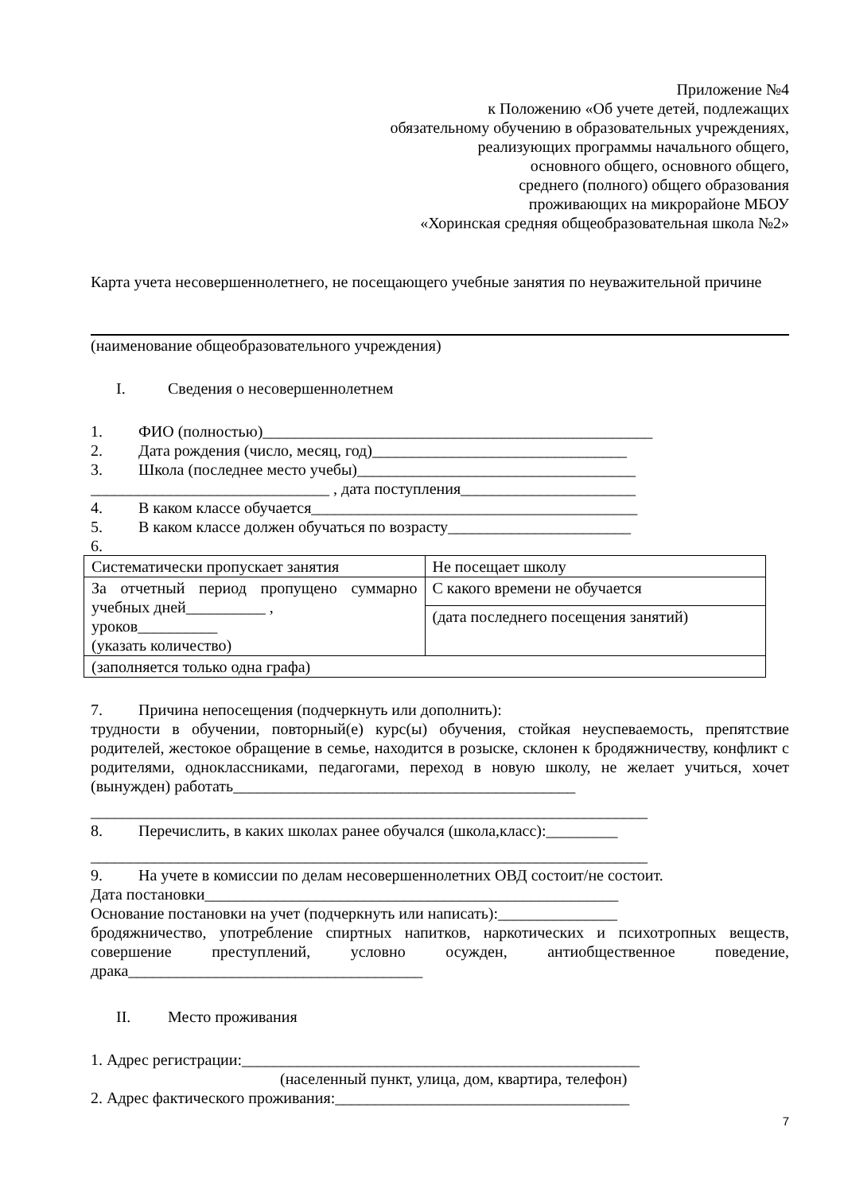Приложение №4
к Положению «Об учете детей, подлежащих
обязательному обучению в образовательных учреждениях,
реализующих программы начального общего,
основного общего, основного общего,
среднего (полного) общего образования
проживающих на микрорайоне МБОУ
«Хоринская средняя общеобразовательная школа №2»
Карта учета несовершеннолетнего, не посещающего учебные занятия по неуважительной причине
(наименование общеобразовательного учреждения)
I. Сведения о несовершеннолетнем
1. ФИО (полностью)_________________________________________________
2. Дата рождения (число, месяц, год)________________________________
3. Школа (последнее место учебы)___________________________________
______________________________ , дата поступления______________________
4. В каком классе обучается_________________________________________
5. В каком классе должен обучаться по возрасту_______________________
6.
| Систематически пропускает занятия | Не посещает школу |
| За отчетный период пропущено суммарно учебных дней__________ , уроков__________ (указать количество) | С какого времени не обучается |
| | (дата последнего посещения занятий) |
| (заполняется только одна графа) | |
7. Причина непосещения (подчеркнуть или дополнить):
трудности в обучении, повторный(е) курс(ы) обучения, стойкая неуспеваемость, препятствие родителей, жестокое обращение в семье, находится в розыске, склонен к бродяжничеству, конфликт с родителями, одноклассниками, педагогами, переход в новую школу, не желает учиться, хочет (вынужден) работать___________________________________________
______________________________________________________________________
8. Перечислить, в каких школах ранее обучался (школа,класс):_________
______________________________________________________________________
9. На учете в комиссии по делам несовершеннолетних ОВД состоит/не состоит.
Дата постановки____________________________________________________
Основание постановки на учет (подчеркнуть или написать):_______________
бродяжничество, употребление спиртных напитков, наркотических и психотропных веществ, совершение преступлений, условно осужден, антиобщественное поведение, драка_____________________________________
II. Место проживания
1. Адрес регистрации:__________________________________________________
(населенный пункт, улица, дом, квартира, телефон)
2. Адрес фактического проживания:_____________________________________
7